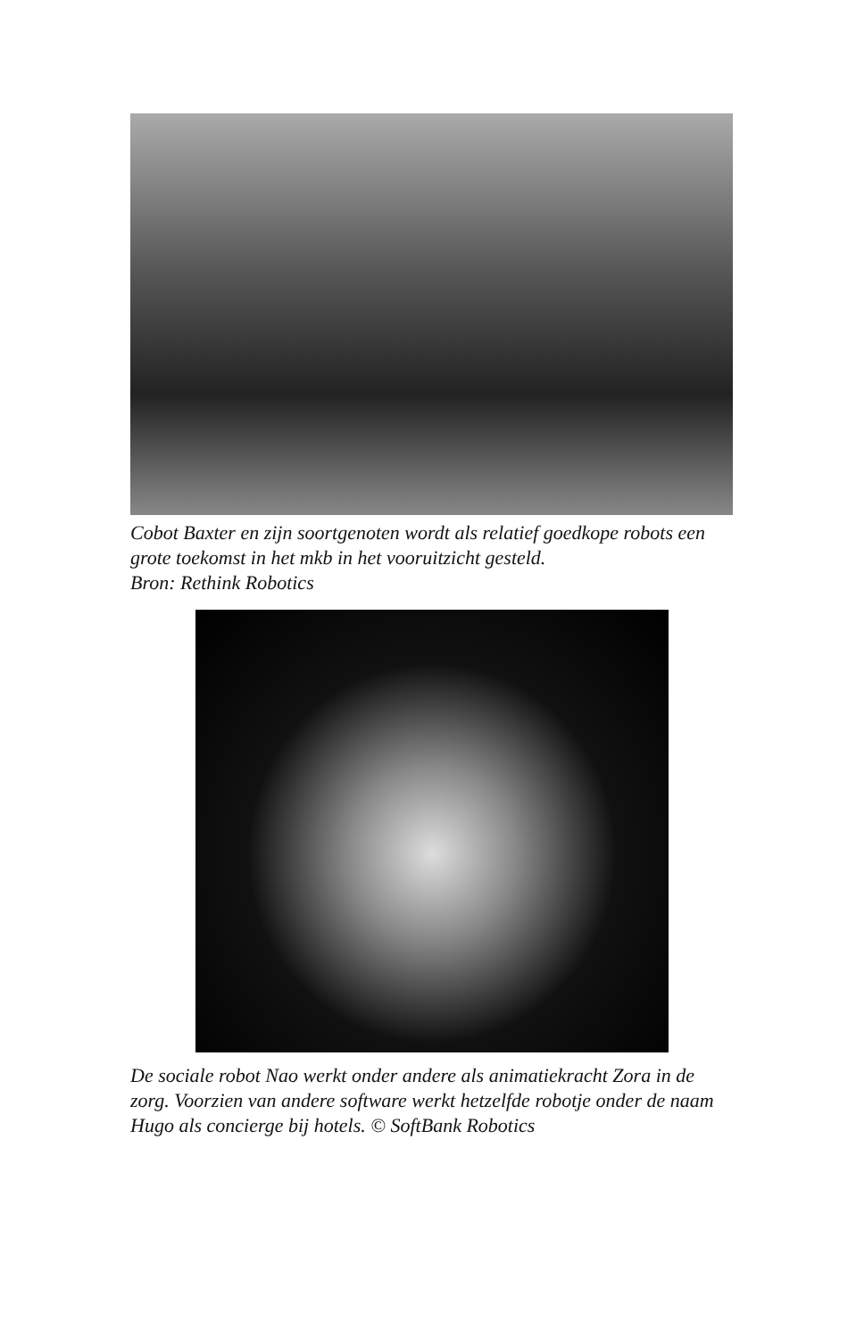Cobot Baxter en zijn soortgenoten wordt als relatief goedkope robots een grote toekomst in het mkb in het vooruitzicht gesteld.
Bron: Rethink Robotics
De sociale robot Nao werkt onder andere als animatiekracht Zora in de zorg. Voorzien van andere software werkt hetzelfde robotje onder de naam Hugo als concierge bij hotels. © SoftBank Robotics